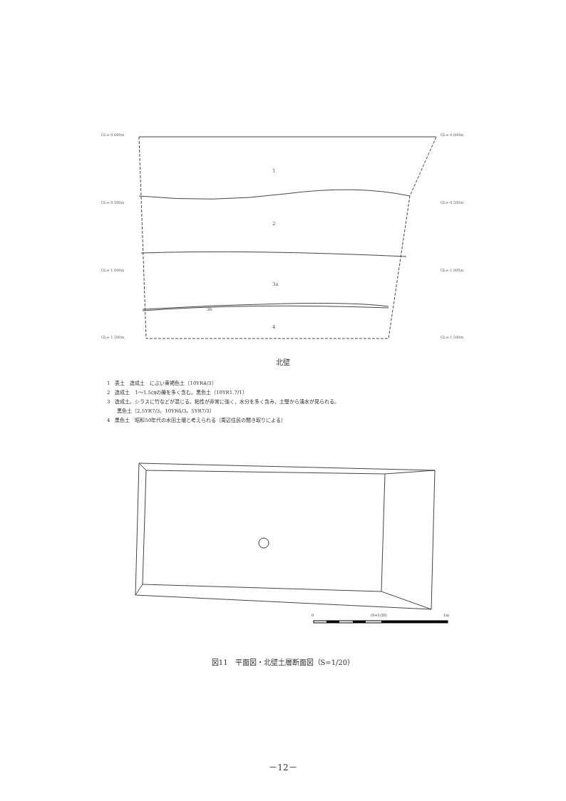GL=-0.000m GL=-0.000m
GL=-0.500m GL=-0.500m
GL=-1.000m GL=-1.000m
GL=-1.500m GL=-1.500m
1
2
3a
3b
4
北壁
1　表土　造成土　にぶい黄褐色土（10YR4/3）
2　造成土　1～1.5㎝の礫を多く含む。黒色土（10YR1.7/1）
3　造成土。シラスに竹などが混じる。粘性が非常に強く，水分を多く含み，土壁から湧水が見られる。
　　黒色土（2.5YR7/3，10YR6/3，5YR7/3）
4　黒色土　昭和50年代の水田土壌と考えられる（周辺住民の聞き取りによる）
0 (S=1/20) 1m
図11　平面図・北壁土層断面図（S=1/20）
－12－